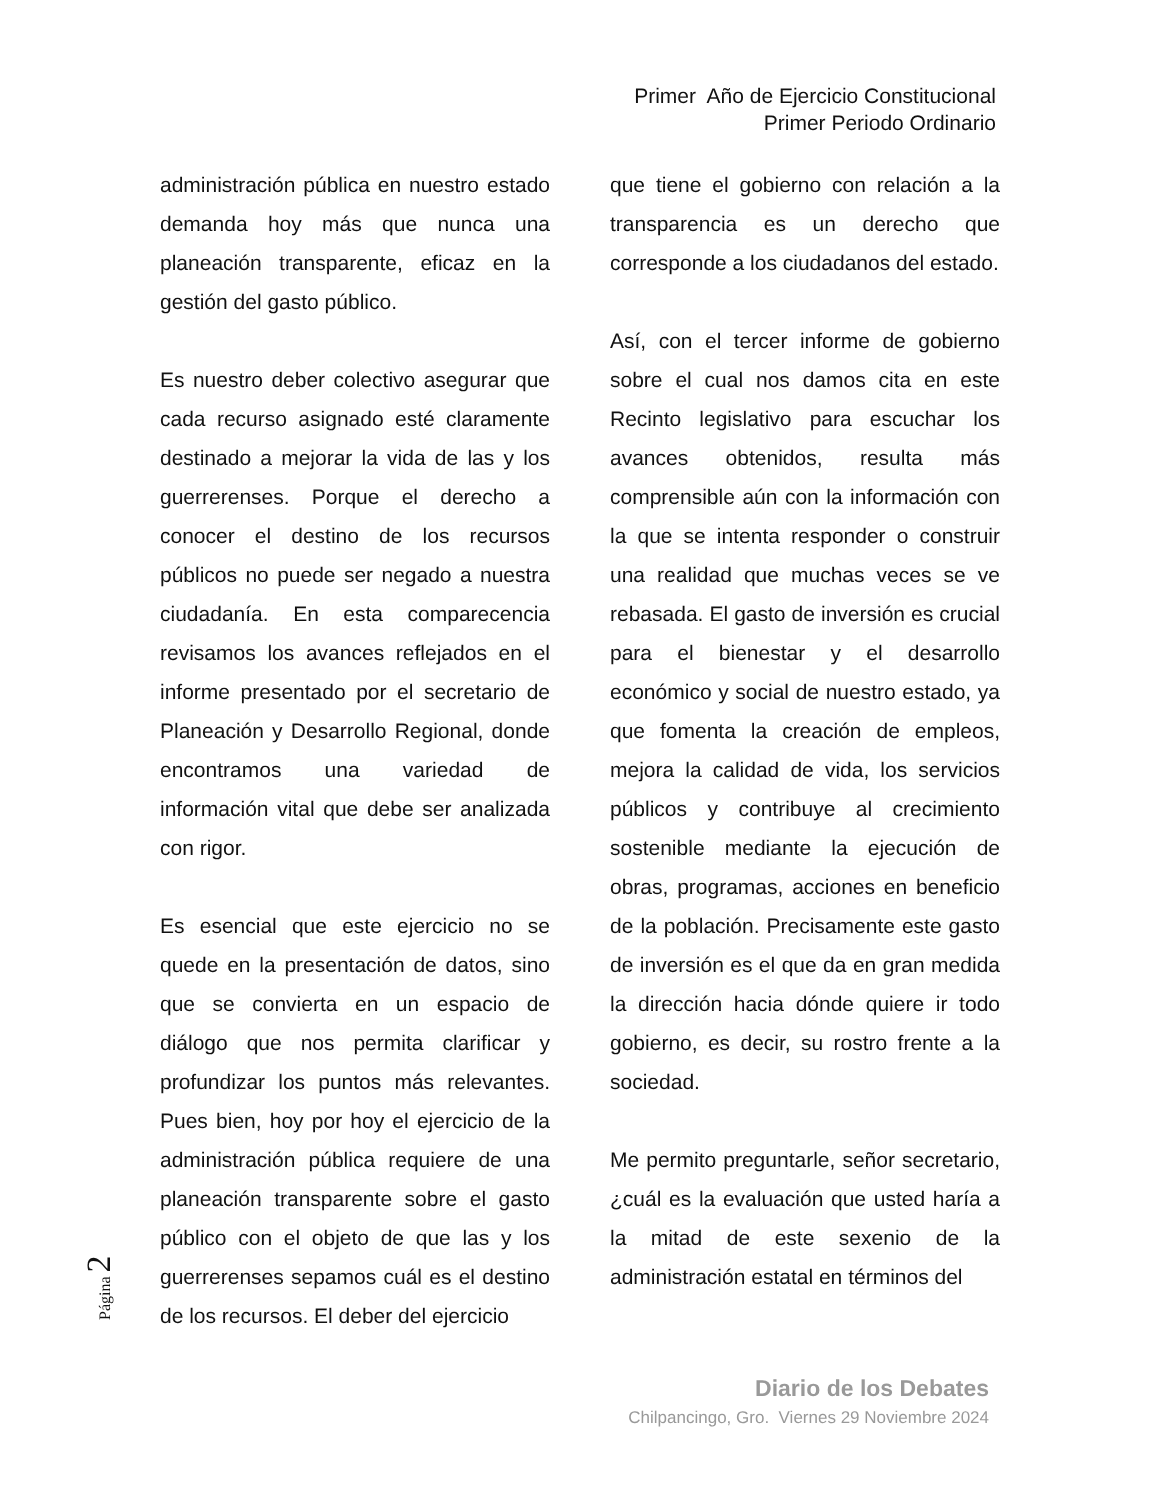Primer Año de Ejercicio Constitucional
Primer Periodo Ordinario
administración pública en nuestro estado demanda hoy más que nunca una planeación transparente, eficaz en la gestión del gasto público.
Es nuestro deber colectivo asegurar que cada recurso asignado esté claramente destinado a mejorar la vida de las y los guerrerenses. Porque el derecho a conocer el destino de los recursos públicos no puede ser negado a nuestra ciudadanía. En esta comparecencia revisamos los avances reflejados en el informe presentado por el secretario de Planeación y Desarrollo Regional, donde encontramos una variedad de información vital que debe ser analizada con rigor.
Es esencial que este ejercicio no se quede en la presentación de datos, sino que se convierta en un espacio de diálogo que nos permita clarificar y profundizar los puntos más relevantes. Pues bien, hoy por hoy el ejercicio de la administración pública requiere de una planeación transparente sobre el gasto público con el objeto de que las y los guerrerenses sepamos cuál es el destino de los recursos. El deber del ejercicio
que tiene el gobierno con relación a la transparencia es un derecho que corresponde a los ciudadanos del estado.
Así, con el tercer informe de gobierno sobre el cual nos damos cita en este Recinto legislativo para escuchar los avances obtenidos, resulta más comprensible aún con la información con la que se intenta responder o construir una realidad que muchas veces se ve rebasada. El gasto de inversión es crucial para el bienestar y el desarrollo económico y social de nuestro estado, ya que fomenta la creación de empleos, mejora la calidad de vida, los servicios públicos y contribuye al crecimiento sostenible mediante la ejecución de obras, programas, acciones en beneficio de la población. Precisamente este gasto de inversión es el que da en gran medida la dirección hacia dónde quiere ir todo gobierno, es decir, su rostro frente a la sociedad.
Me permito preguntarle, señor secretario, ¿cuál es la evaluación que usted haría a la mitad de este sexenio de la administración estatal en términos del
Página 2
Diario de los Debates
Chilpancingo, Gro. Viernes 29 Noviembre 2024